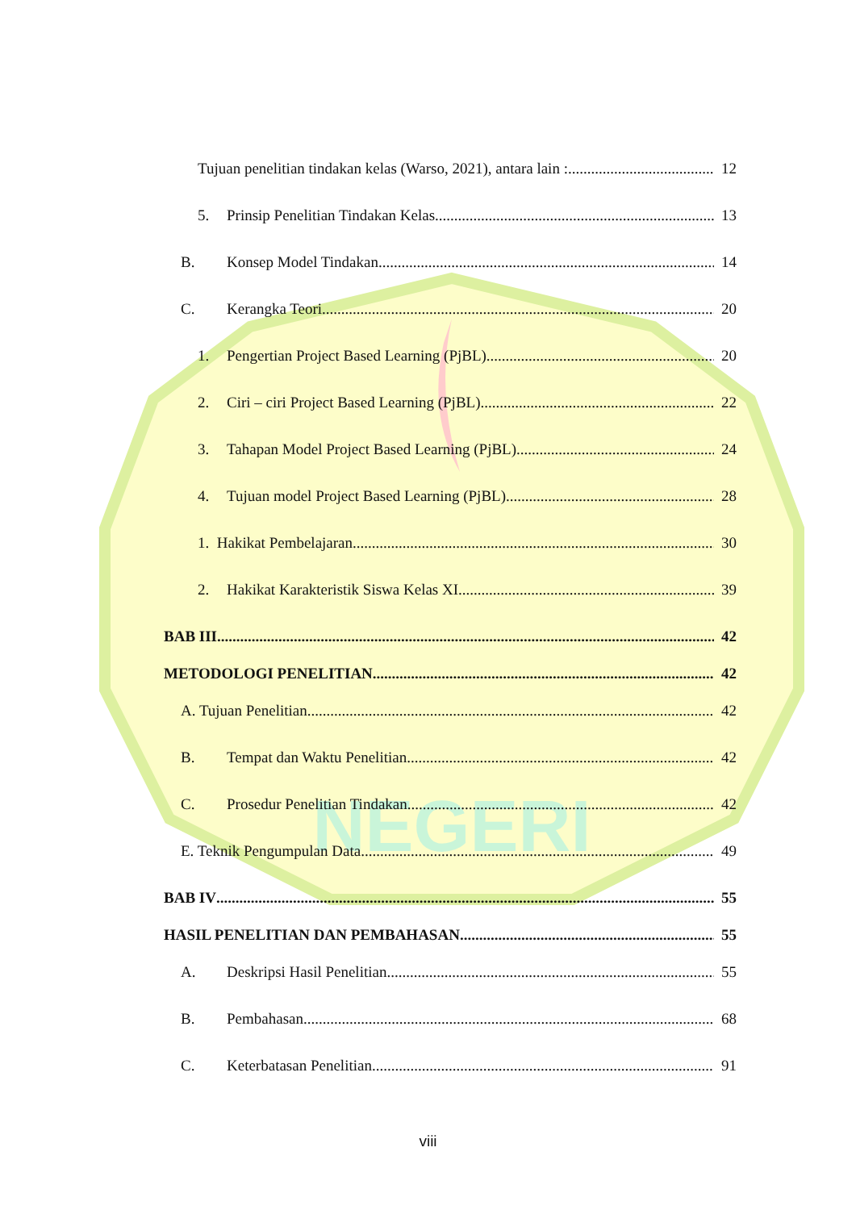NEGERI
Tujuan penelitian tindakan kelas (Warso, 2021), antara lain : 12
5. Prinsip Penelitian Tindakan Kelas 13
B. Konsep Model Tindakan 14
C. Kerangka Teori 20
1. Pengertian Project Based Learning (PjBL) 20
2. Ciri – ciri Project Based Learning (PjBL) 22
3. Tahapan Model Project Based Learning (PjBL) 24
4. Tujuan model Project Based Learning (PjBL) 28
1. Hakikat Pembelajaran 30
2. Hakikat Karakteristik Siswa Kelas XI 39
BAB III 42
METODOLOGI PENELITIAN 42
A. Tujuan Penelitian 42
B. Tempat dan Waktu Penelitian 42
C. Prosedur Penelitian Tindakan 42
E. Teknik Pengumpulan Data 49
BAB IV 55
HASIL PENELITIAN DAN PEMBAHASAN 55
A. Deskripsi Hasil Penelitian 55
B. Pembahasan 68
C. Keterbatasan Penelitian 91
viii